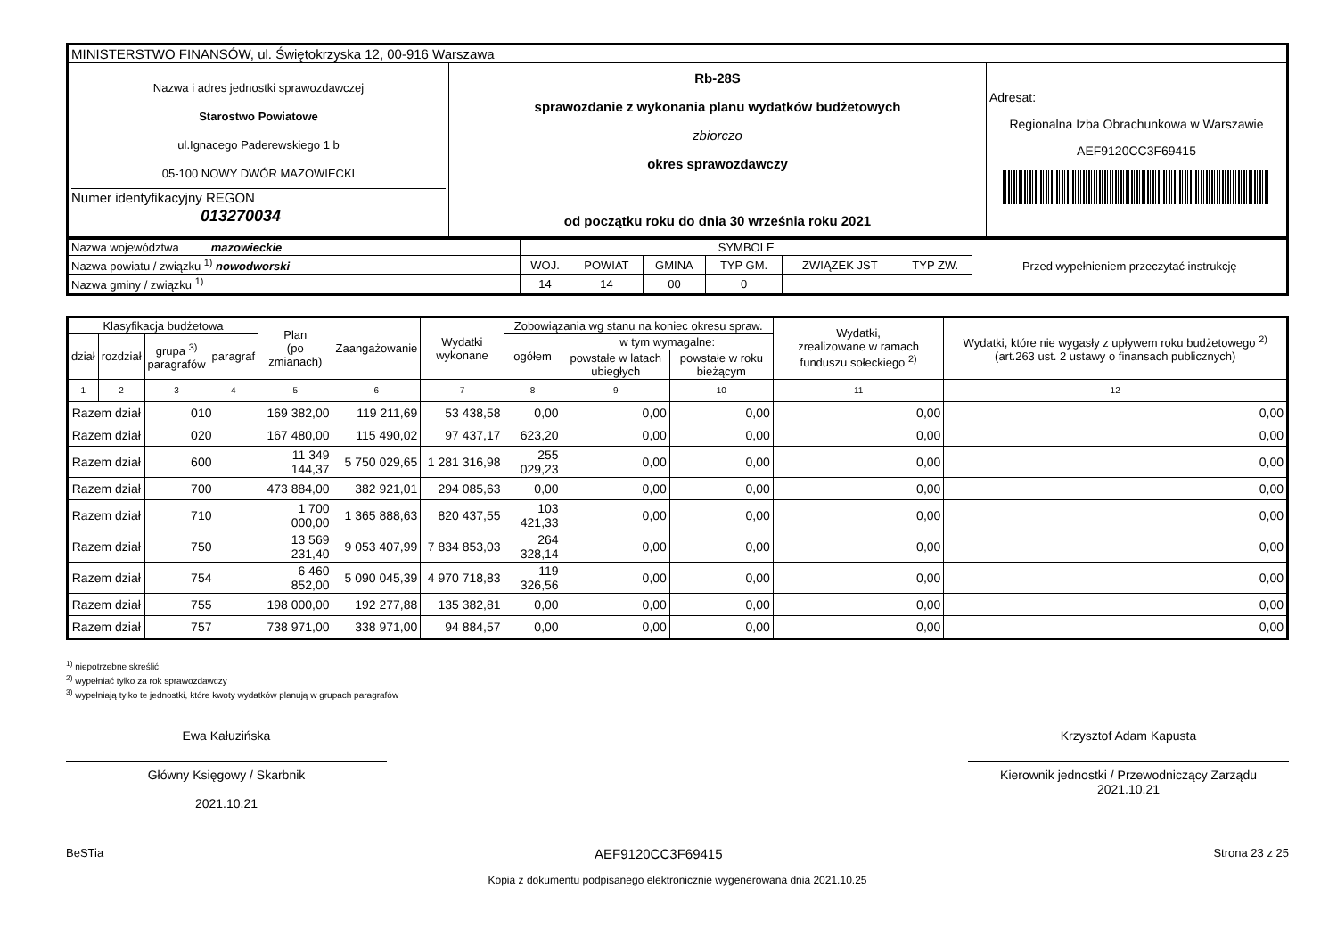| MINISTERSTWO FINANSÓW, ul. Świętokrzyska 12, 00-916 Warszawa | | |
| Nazwa i adres jednostki sprawozdawczej Starostwo Powiatowe ul.Ignacego Paderewskiego 1 b 05-100 NOWY DWÓR MAZOWIECKI Numer identyfikacyjny REGON 013270034 | Rb-28S sprawozdanie z wykonania planu wydatków budżetowych zbiorczo okres sprawozdawczy od początku roku do dnia 30 września roku 2021 | Adresat: Regionalna Izba Obrachunkowa w Warszawie AEF9120CC3F69415 |
| Nazwa województwa mazowieckie | SYMBOLE | | | | | | Przed wypełnieniem przeczytać instrukcję |
| Nazwa powiatu / związku <sup>1)</sup> nowodworski | WOJ. | POWIAT | GMINA | TYP GM. | ZWIĄZEK JST | TYP ZW. | |
| Nazwa gminy / związku <sup>1)</sup> | 14 | 14 | 00 | 0 | | | |
| Klasyfikacja budżetowa | | | | Plan (po zmianach) | Zaangażowanie | Wydatki wykonane | Zobowiązania wg stanu na koniec okresu spraw. | | | Wydatki, zrealizowane w ramach funduszu sołeckiego <sup>2)</sup> | Wydatki, które nie wygasły z upływem roku budżetowego <sup>2)</sup> (art.263 ust. 2 ustawy o finansach publicznych) |
| --- | --- | --- | --- | --- | --- | --- | --- | --- | --- | --- | --- |
| dział | rozdział | grupa <sup>3)</sup> paragrafów | paragraf | | | | ogółem | w tym wymagalne: | | | |
| | | | | | | | | powstałe w latach ubiegłych | powstałe w roku bieżącym | | |
| 1 | 2 | 3 | 4 | 5 | 6 | 7 | 8 | 9 | 10 | 11 | 12 |
| Razem dział | | 010 | | 169 382,00 | 119 211,69 | 53 438,58 | 0,00 | 0,00 | 0,00 | 0,00 | 0,00 |
| Razem dział | | 020 | | 167 480,00 | 115 490,02 | 97 437,17 | 623,20 | 0,00 | 0,00 | 0,00 | 0,00 |
| Razem dział | | 600 | | 11 349 144,37 | 5 750 029,65 | 1 281 316,98 | 255 029,23 | 0,00 | 0,00 | 0,00 | 0,00 |
| Razem dział | | 700 | | 473 884,00 | 382 921,01 | 294 085,63 | 0,00 | 0,00 | 0,00 | 0,00 | 0,00 |
| Razem dział | | 710 | | 1 700 000,00 | 1 365 888,63 | 820 437,55 | 103 421,33 | 0,00 | 0,00 | 0,00 | 0,00 |
| Razem dział | | 750 | | 13 569 231,40 | 9 053 407,99 | 7 834 853,03 | 264 328,14 | 0,00 | 0,00 | 0,00 | 0,00 |
| Razem dział | | 754 | | 6 460 852,00 | 5 090 045,39 | 4 970 718,83 | 119 326,56 | 0,00 | 0,00 | 0,00 | 0,00 |
| Razem dział | | 755 | | 198 000,00 | 192 277,88 | 135 382,81 | 0,00 | 0,00 | 0,00 | 0,00 | 0,00 |
| Razem dział | | 757 | | 738 971,00 | 338 971,00 | 94 884,57 | 0,00 | 0,00 | 0,00 | 0,00 | 0,00 |
<sup>1)</sup> niepotrzebne skreślić
<sup>2)</sup> wypełniać tylko za rok sprawozdawczy
<sup>3)</sup> wypełniają tylko te jednostki, które kwoty wydatków planują w grupach paragrafów
Ewa Kałuzińska
Główny Księgowy / Skarbnik
2021.10.21
Krzysztof Adam Kapusta
Kierownik jednostki / Przewodniczący Zarządu
2021.10.21
BeSTia AEF9120CC3F69415 Strona 23 z 25
Kopia z dokumentu podpisanego elektronicznie wygenerowana dnia 2021.10.25